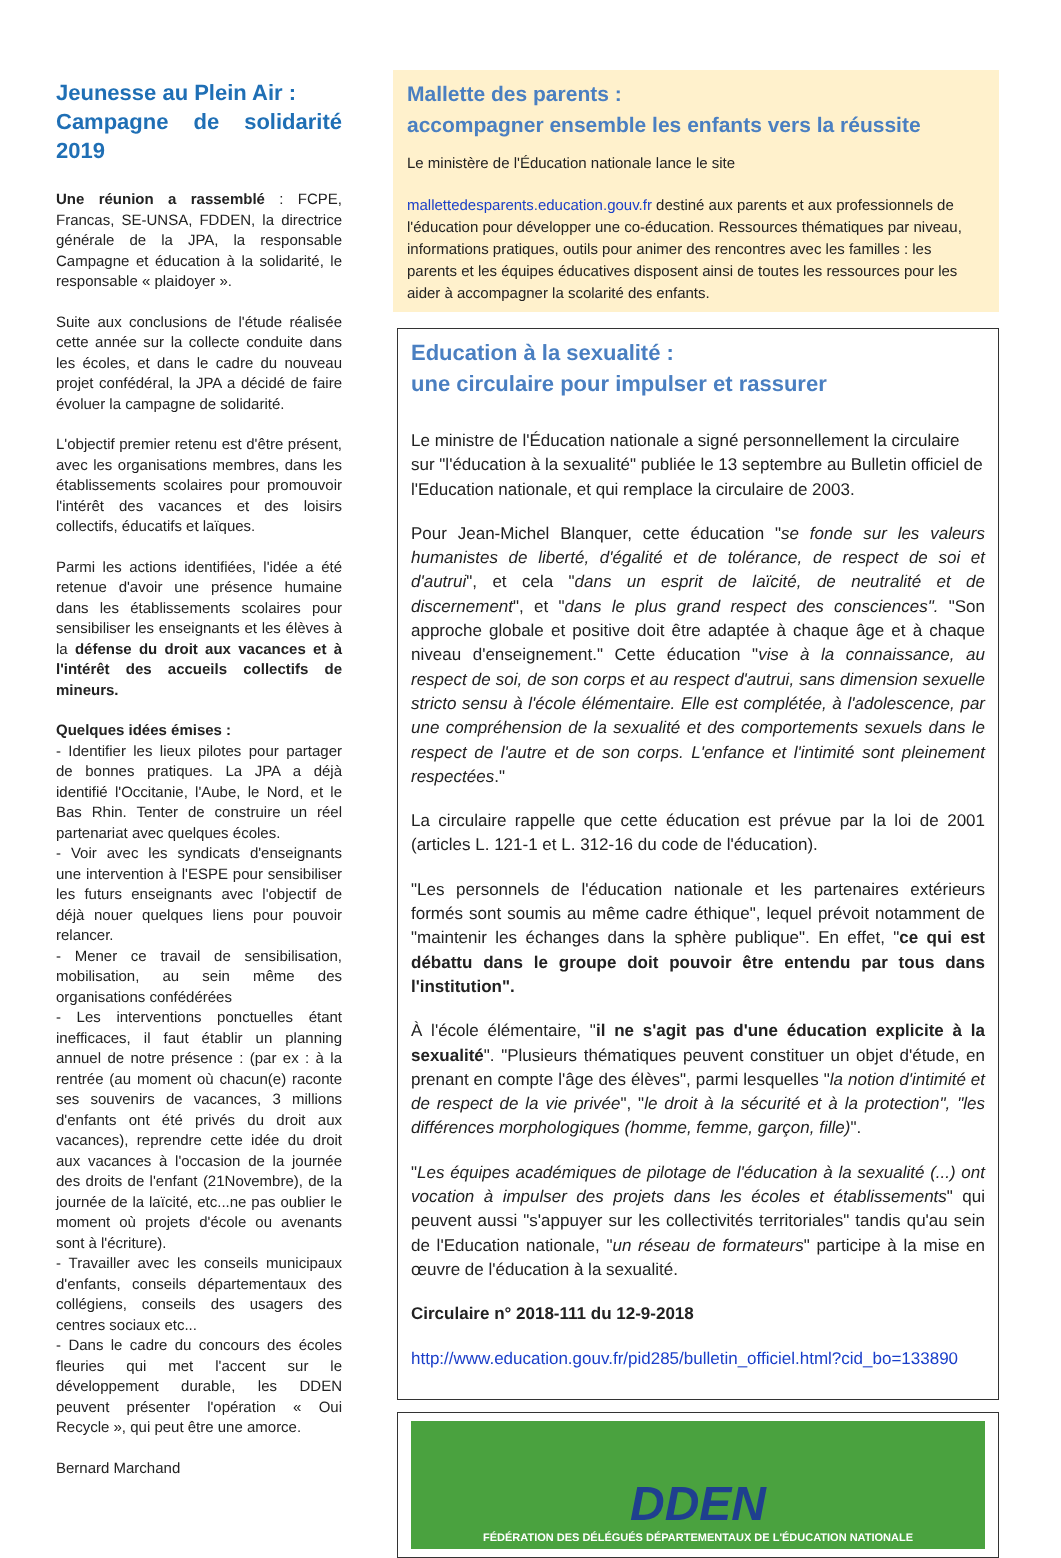Jeunesse au Plein Air :
Campagne de solidarité 2019
Une réunion a rassemblé : FCPE, Francas, SE-UNSA, FDDEN, la directrice générale de la JPA, la responsable Campagne et éducation à la solidarité, le responsable « plaidoyer ».
Suite aux conclusions de l'étude réalisée cette année sur la collecte conduite dans les écoles, et dans le cadre du nouveau projet confédéral, la JPA a décidé de faire évoluer la campagne de solidarité.
L'objectif premier retenu est d'être présent, avec les organisations membres, dans les établissements scolaires pour promouvoir l'intérêt des vacances et des loisirs collectifs, éducatifs et laïques.
Parmi les actions identifiées, l'idée a été retenue d'avoir une présence humaine dans les établissements scolaires pour sensibiliser les enseignants et les élèves à la défense du droit aux vacances et à l'intérêt des accueils collectifs de mineurs.
Quelques idées émises :
- Identifier les lieux pilotes pour partager de bonnes pratiques. La JPA a déjà identifié l'Occitanie, l'Aube, le Nord, et le Bas Rhin. Tenter de construire un réel partenariat avec quelques écoles.
- Voir avec les syndicats d'enseignants une intervention à l'ESPE pour sensibiliser les futurs enseignants avec l'objectif de déjà nouer quelques liens pour pouvoir relancer.
- Mener ce travail de sensibilisation, mobilisation, au sein même des organisations confédérées
- Les interventions ponctuelles étant inefficaces, il faut établir un planning annuel de notre présence : (par ex : à la rentrée (au moment où chacun(e) raconte ses souvenirs de vacances, 3 millions d'enfants ont été privés du droit aux vacances), reprendre cette idée du droit aux vacances à l'occasion de la journée des droits de l'enfant (21Novembre), de la journée de la laïcité, etc...ne pas oublier le moment où projets d'école ou avenants sont à l'écriture).
- Travailler avec les conseils municipaux d'enfants, conseils départementaux des collégiens, conseils des usagers des centres sociaux etc...
- Dans le cadre du concours des écoles fleuries qui met l'accent sur le développement durable, les DDEN peuvent présenter l'opération « Oui Recycle », qui peut être une amorce.
Bernard Marchand
Mallette des parents :
accompagner ensemble les enfants vers la réussite
Le ministère de l'Éducation nationale lance le site
mallettedesparents.education.gouv.fr destiné aux parents et aux professionnels de l'éducation pour développer une co-éducation. Ressources thématiques par niveau, informations pratiques, outils pour animer des rencontres avec les familles : les parents et les équipes éducatives disposent ainsi de toutes les ressources pour les aider à accompagner la scolarité des enfants.
Education à la sexualité :
une circulaire pour impulser et rassurer
Le ministre de l'Éducation nationale a signé personnellement la circulaire sur "l'éducation à la sexualité" publiée le 13 septembre au Bulletin officiel de l'Education nationale, et qui remplace la circulaire de 2003.
Pour Jean-Michel Blanquer, cette éducation "se fonde sur les valeurs humanistes de liberté, d'égalité et de tolérance, de respect de soi et d'autrui", et cela "dans un esprit de laïcité, de neutralité et de discernement", et "dans le plus grand respect des consciences". "Son approche globale et positive doit être adaptée à chaque âge et à chaque niveau d'enseignement." Cette éducation "vise à la connaissance, au respect de soi, de son corps et au respect d'autrui, sans dimension sexuelle stricto sensu à l'école élémentaire. Elle est complétée, à l'adolescence, par une compréhension de la sexualité et des comportements sexuels dans le respect de l'autre et de son corps. L'enfance et l'intimité sont pleinement respectées."
La circulaire rappelle que cette éducation est prévue par la loi de 2001 (articles L. 121-1 et L. 312-16 du code de l'éducation).
"Les personnels de l'éducation nationale et les partenaires extérieurs formés sont soumis au même cadre éthique", lequel prévoit notamment de "maintenir les échanges dans la sphère publique". En effet, "ce qui est débattu dans le groupe doit pouvoir être entendu par tous dans l'institution".
À l'école élémentaire, "il ne s'agit pas d'une éducation explicite à la sexualité". "Plusieurs thématiques peuvent constituer un objet d'étude, en prenant en compte l'âge des élèves", parmi lesquelles "la notion d'intimité et de respect de la vie privée", "le droit à la sécurité et à la protection", "les différences morphologiques (homme, femme, garçon, fille)".
"Les équipes académiques de pilotage de l'éducation à la sexualité (...) ont vocation à impulser des projets dans les écoles et établissements" qui peuvent aussi "s'appuyer sur les collectivités territoriales" tandis qu'au sein de l'Education nationale, "un réseau de formateurs" participe à la mise en œuvre de l'éducation à la sexualité.
Circulaire n° 2018-111 du 12-9-2018
http://www.education.gouv.fr/pid285/bulletin_officiel.html?cid_bo=133890
DDEN
FÉDÉRATION DES DÉLÉGUÉS DÉPARTEMENTAUX DE L'ÉDUCATION NATIONALE